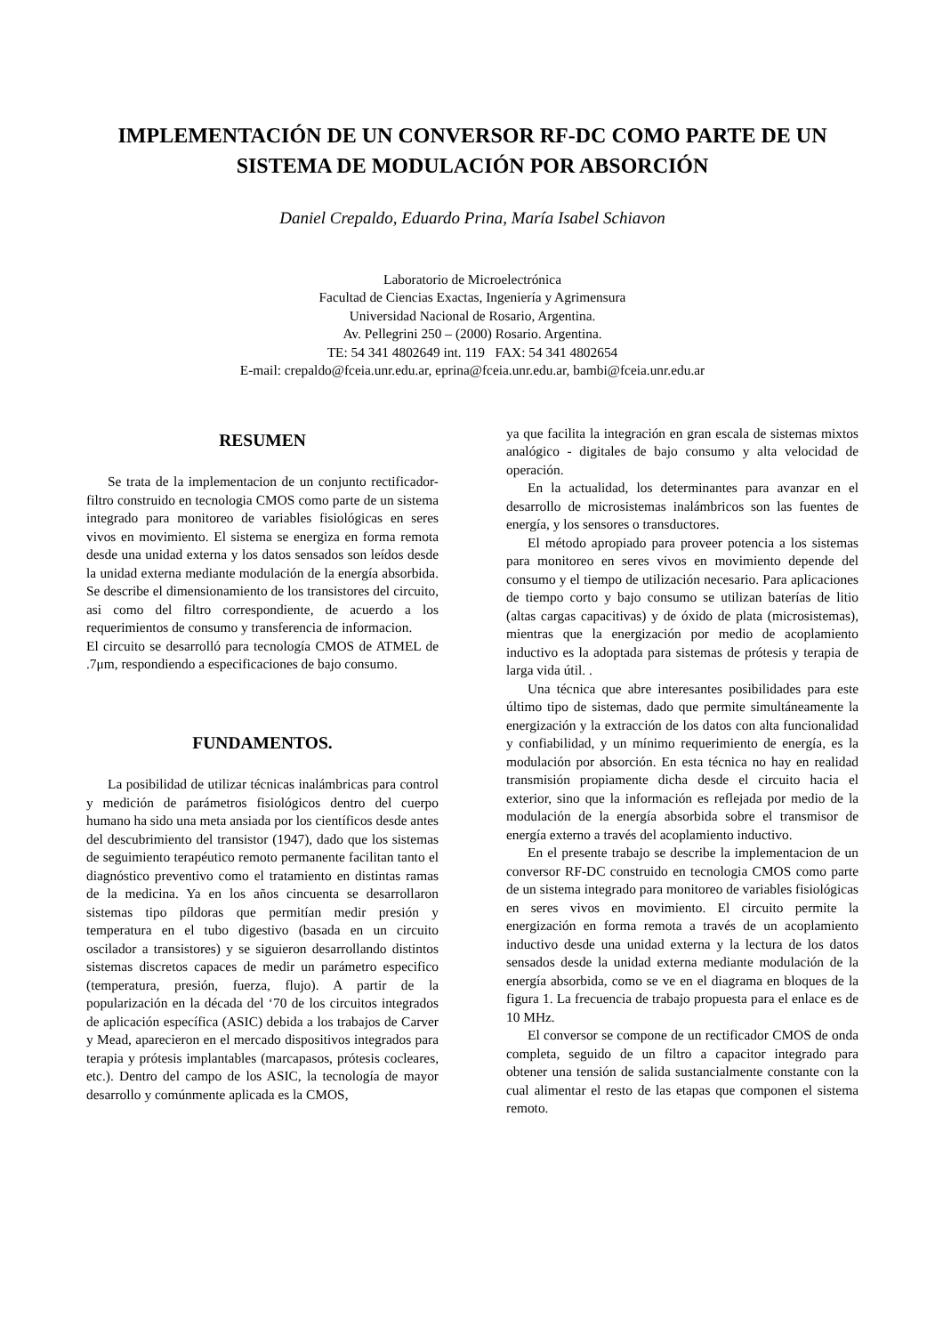IMPLEMENTACIÓN DE UN CONVERSOR RF-DC COMO PARTE DE UN SISTEMA DE MODULACIÓN POR ABSORCIÓN
Daniel Crepaldo, Eduardo Prina, María Isabel Schiavon
Laboratorio de Microelectrónica
Facultad de Ciencias Exactas, Ingeniería y Agrimensura
Universidad Nacional de Rosario, Argentina.
Av. Pellegrini 250 – (2000) Rosario. Argentina.
TE: 54 341 4802649 int. 119 FAX: 54 341 4802654
E-mail: crepaldo@fceia.unr.edu.ar, eprina@fceia.unr.edu.ar, bambi@fceia.unr.edu.ar
RESUMEN
Se trata de la implementacion de un conjunto rectificador-filtro construido en tecnologia CMOS como parte de un sistema integrado para monitoreo de variables fisiológicas en seres vivos en movimiento. El sistema se energiza en forma remota desde una unidad externa y los datos sensados son leídos desde la unidad externa mediante modulación de la energía absorbida. Se describe el dimensionamiento de los transistores del circuito, asi como del filtro correspondiente, de acuerdo a los requerimientos de consumo y transferencia de informacion.
El circuito se desarrolló para tecnología CMOS de ATMEL de .7μm, respondiendo a especificaciones de bajo consumo.
FUNDAMENTOS.
La posibilidad de utilizar técnicas inalámbricas para control y medición de parámetros fisiológicos dentro del cuerpo humano ha sido una meta ansiada por los científicos desde antes del descubrimiento del transistor (1947), dado que los sistemas de seguimiento terapéutico remoto permanente facilitan tanto el diagnóstico preventivo como el tratamiento en distintas ramas de la medicina. Ya en los años cincuenta se desarrollaron sistemas tipo píldoras que permitían medir presión y temperatura en el tubo digestivo (basada en un circuito oscilador a transistores) y se siguieron desarrollando distintos sistemas discretos capaces de medir un parámetro especifico (temperatura, presión, fuerza, flujo). A partir de la popularización en la década del ‘70 de los circuitos integrados de aplicación específica (ASIC) debida a los trabajos de Carver y Mead, aparecieron en el mercado dispositivos integrados para terapia y prótesis implantables (marcapasos, prótesis cocleares, etc.). Dentro del campo de los ASIC, la tecnología de mayor desarrollo y comúnmente aplicada es la CMOS,
ya que facilita la integración en gran escala de sistemas mixtos analógico - digitales de bajo consumo y alta velocidad de operación.
En la actualidad, los determinantes para avanzar en el desarrollo de microsistemas inalámbricos son las fuentes de energía, y los sensores o transductores.
El método apropiado para proveer potencia a los sistemas para monitoreo en seres vivos en movimiento depende del consumo y el tiempo de utilización necesario. Para aplicaciones de tiempo corto y bajo consumo se utilizan baterías de litio (altas cargas capacitivas) y de óxido de plata (microsistemas), mientras que la energización por medio de acoplamiento inductivo es la adoptada para sistemas de prótesis y terapia de larga vida útil. .
Una técnica que abre interesantes posibilidades para este último tipo de sistemas, dado que permite simultáneamente la energización y la extracción de los datos con alta funcionalidad y confiabilidad, y un mínimo requerimiento de energía, es la modulación por absorción. En esta técnica no hay en realidad transmisión propiamente dicha desde el circuito hacia el exterior, sino que la información es reflejada por medio de la modulación de la energía absorbida sobre el transmisor de energía externo a través del acoplamiento inductivo.
En el presente trabajo se describe la implementacion de un conversor RF-DC construido en tecnologia CMOS como parte de un sistema integrado para monitoreo de variables fisiológicas en seres vivos en movimiento. El circuito permite la energización en forma remota a través de un acoplamiento inductivo desde una unidad externa y la lectura de los datos sensados desde la unidad externa mediante modulación de la energía absorbida, como se ve en el diagrama en bloques de la figura 1. La frecuencia de trabajo propuesta para el enlace es de 10 MHz.
El conversor se compone de un rectificador CMOS de onda completa, seguido de un filtro a capacitor integrado para obtener una tensión de salida sustancialmente constante con la cual alimentar el resto de las etapas que componen el sistema remoto.